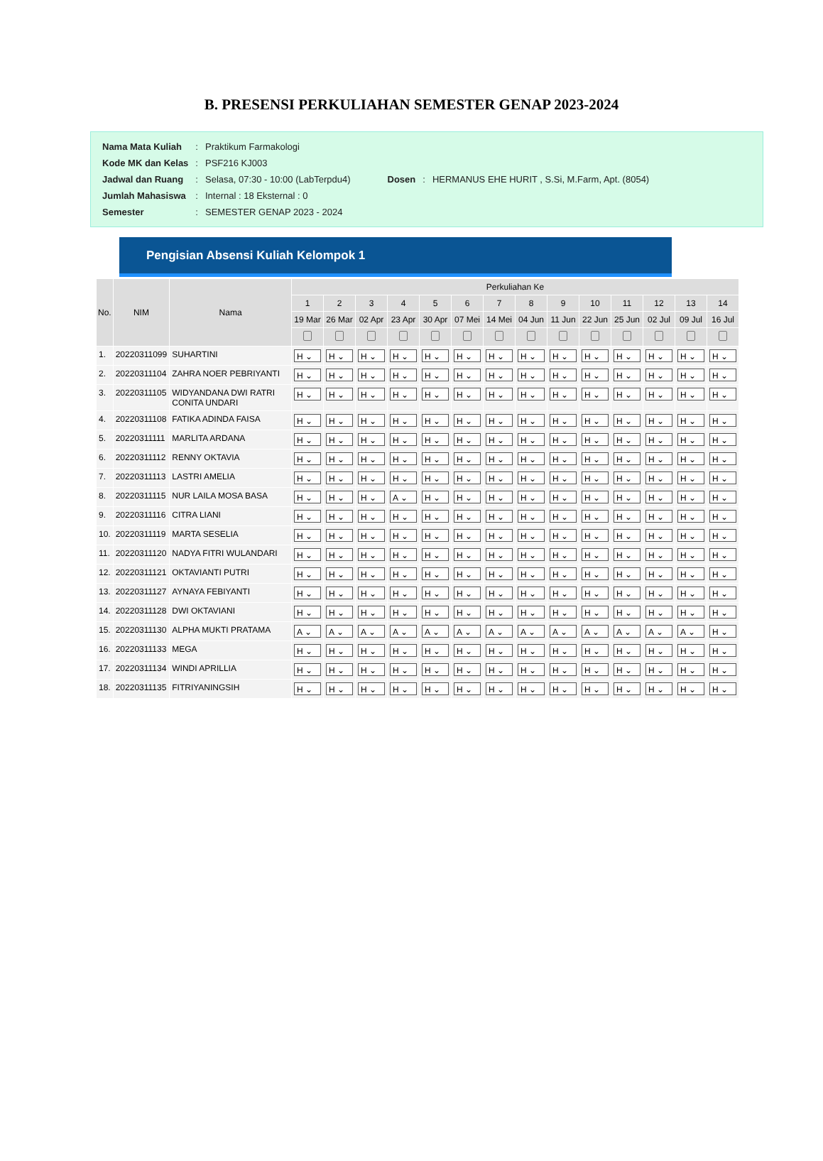B. PRESENSI PERKULIAHAN SEMESTER GENAP 2023-2024
| Nama Mata Kuliah | : | Praktikum Farmakologi |
| Kode MK dan Kelas | : | PSF216 KJ003 |
| Jadwal dan Ruang | : | Selasa, 07:30 - 10:00 (LabTerpdu4) |
| Jumlah Mahasiswa | : | Internal : 18 Eksternal : 0 |
| Semester | : | SEMESTER GENAP 2023 - 2024 |
| Dosen | : | HERMANUS EHE HURIT , S.Si, M.Farm, Apt. (8054) |
Pengisian Absensi Kuliah Kelompok 1
| No. | NIM | Nama | Perkuliahan Ke | | | | | | | | | | | | | |
| --- | --- | --- | --- | --- | --- | --- | --- | --- | --- | --- | --- | --- | --- | --- | --- | --- |
| | | | 1 | 2 | 3 | 4 | 5 | 6 | 7 | 8 | 9 | 10 | 11 | 12 | 13 | 14 |
| | | | 19 Mar | 26 Mar | 02 Apr | 23 Apr | 30 Apr | 07 Mei | 14 Mei | 04 Jun | 11 Jun | 22 Jun | 25 Jun | 02 Jul | 09 Jul | 16 Jul |
| 1. | 20220311099 | SUHARTINI | H ⌄ | H ⌄ | H ⌄ | H ⌄ | H ⌄ | H ⌄ | H ⌄ | H ⌄ | H ⌄ | H ⌄ | H ⌄ | H ⌄ | H ⌄ | H ⌄ |
| 2. | 20220311104 | ZAHRA NOER PEBRIYANTI | H ⌄ | H ⌄ | H ⌄ | H ⌄ | H ⌄ | H ⌄ | H ⌄ | H ⌄ | H ⌄ | H ⌄ | H ⌄ | H ⌄ | H ⌄ | H ⌄ |
| 3. | 20220311105 | WIDYANDANA DWI RATRI CONITA UNDARI | H ⌄ | H ⌄ | H ⌄ | H ⌄ | H ⌄ | H ⌄ | H ⌄ | H ⌄ | H ⌄ | H ⌄ | H ⌄ | H ⌄ | H ⌄ | H ⌄ |
| 4. | 20220311108 | FATIKA ADINDA FAISA | H ⌄ | H ⌄ | H ⌄ | H ⌄ | H ⌄ | H ⌄ | H ⌄ | H ⌄ | H ⌄ | H ⌄ | H ⌄ | H ⌄ | H ⌄ | H ⌄ |
| 5. | 20220311111 | MARLITA ARDANA | H ⌄ | H ⌄ | H ⌄ | H ⌄ | H ⌄ | H ⌄ | H ⌄ | H ⌄ | H ⌄ | H ⌄ | H ⌄ | H ⌄ | H ⌄ | H ⌄ |
| 6. | 20220311112 | RENNY OKTAVIA | H ⌄ | H ⌄ | H ⌄ | H ⌄ | H ⌄ | H ⌄ | H ⌄ | H ⌄ | H ⌄ | H ⌄ | H ⌄ | H ⌄ | H ⌄ | H ⌄ |
| 7. | 20220311113 | LASTRI AMELIA | H ⌄ | H ⌄ | H ⌄ | H ⌄ | H ⌄ | H ⌄ | H ⌄ | H ⌄ | H ⌄ | H ⌄ | H ⌄ | H ⌄ | H ⌄ | H ⌄ |
| 8. | 20220311115 | NUR LAILA MOSA BASA | H ⌄ | H ⌄ | H ⌄ | A ⌄ | H ⌄ | H ⌄ | H ⌄ | H ⌄ | H ⌄ | H ⌄ | H ⌄ | H ⌄ | H ⌄ | H ⌄ |
| 9. | 20220311116 | CITRA LIANI | H ⌄ | H ⌄ | H ⌄ | H ⌄ | H ⌄ | H ⌄ | H ⌄ | H ⌄ | H ⌄ | H ⌄ | H ⌄ | H ⌄ | H ⌄ | H ⌄ |
| 10. | 20220311119 | MARTA SESELIA | H ⌄ | H ⌄ | H ⌄ | H ⌄ | H ⌄ | H ⌄ | H ⌄ | H ⌄ | H ⌄ | H ⌄ | H ⌄ | H ⌄ | H ⌄ | H ⌄ |
| 11. | 20220311120 | NADYA FITRI WULANDARI | H ⌄ | H ⌄ | H ⌄ | H ⌄ | H ⌄ | H ⌄ | H ⌄ | H ⌄ | H ⌄ | H ⌄ | H ⌄ | H ⌄ | H ⌄ | H ⌄ |
| 12. | 20220311121 | OKTAVIANTI PUTRI | H ⌄ | H ⌄ | H ⌄ | H ⌄ | H ⌄ | H ⌄ | H ⌄ | H ⌄ | H ⌄ | H ⌄ | H ⌄ | H ⌄ | H ⌄ | H ⌄ |
| 13. | 20220311127 | AYNAYA FEBIYANTI | H ⌄ | H ⌄ | H ⌄ | H ⌄ | H ⌄ | H ⌄ | H ⌄ | H ⌄ | H ⌄ | H ⌄ | H ⌄ | H ⌄ | H ⌄ | H ⌄ |
| 14. | 20220311128 | DWI OKTAVIANI | H ⌄ | H ⌄ | H ⌄ | H ⌄ | H ⌄ | H ⌄ | H ⌄ | H ⌄ | H ⌄ | H ⌄ | H ⌄ | H ⌄ | H ⌄ | H ⌄ |
| 15. | 20220311130 | ALPHA MUKTI PRATAMA | A ⌄ | A ⌄ | A ⌄ | A ⌄ | A ⌄ | A ⌄ | A ⌄ | A ⌄ | A ⌄ | A ⌄ | A ⌄ | A ⌄ | A ⌄ | H ⌄ |
| 16. | 20220311133 | MEGA | H ⌄ | H ⌄ | H ⌄ | H ⌄ | H ⌄ | H ⌄ | H ⌄ | H ⌄ | H ⌄ | H ⌄ | H ⌄ | H ⌄ | H ⌄ | H ⌄ |
| 17. | 20220311134 | WINDI APRILLIA | H ⌄ | H ⌄ | H ⌄ | H ⌄ | H ⌄ | H ⌄ | H ⌄ | H ⌄ | H ⌄ | H ⌄ | H ⌄ | H ⌄ | H ⌄ | H ⌄ |
| 18. | 20220311135 | FITRIYANINGSIH | H ⌄ | H ⌄ | H ⌄ | H ⌄ | H ⌄ | H ⌄ | H ⌄ | H ⌄ | H ⌄ | H ⌄ | H ⌄ | H ⌄ | H ⌄ | H ⌄ |